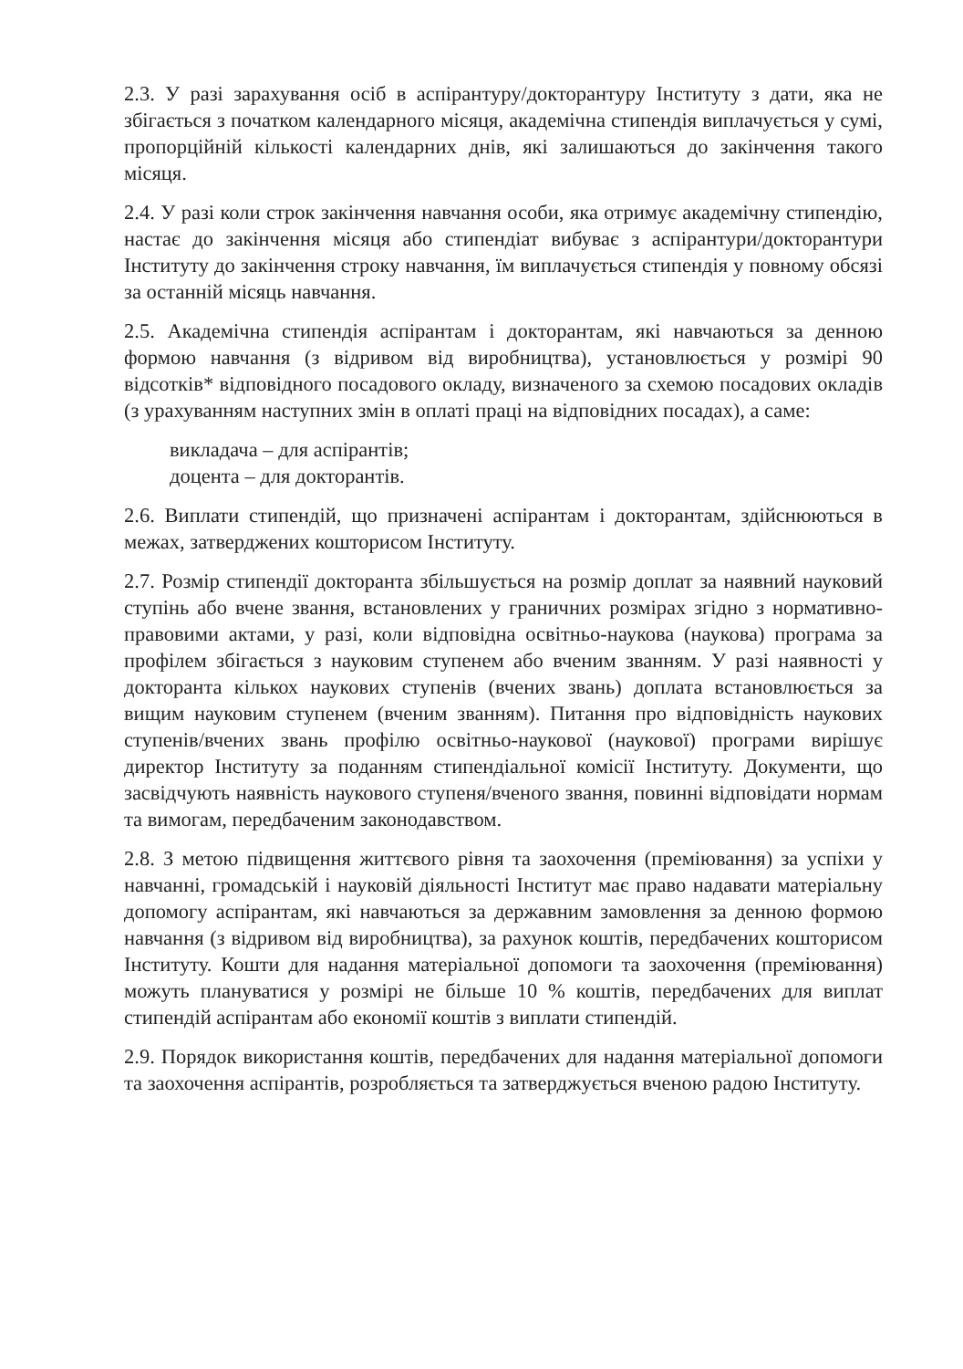2.3. У разі зарахування осіб в аспірантуру/докторантуру Інституту з дати, яка не збігається з початком календарного місяця, академічна стипендія виплачується у сумі, пропорційній кількості календарних днів, які залишаються до закінчення такого місяця.
2.4. У разі коли строк закінчення навчання особи, яка отримує академічну стипендію, настає до закінчення місяця або стипендіат вибуває з аспірантури/докторантури Інституту до закінчення строку навчання, їм виплачується стипендія у повному обсязі за останній місяць навчання.
2.5. Академічна стипендія аспірантам і докторантам, які навчаються за денною формою навчання (з відривом від виробництва), установлюється у розмірі 90 відсотків* відповідного посадового окладу, визначеного за схемою посадових окладів (з урахуванням наступних змін в оплаті праці на відповідних посадах), а саме:
викладача – для аспірантів;
доцента – для докторантів.
2.6. Виплати стипендій, що призначені аспірантам і докторантам, здійснюються в межах, затверджених кошторисом Інституту.
2.7. Розмір стипендії докторанта збільшується на розмір доплат за наявний науковий ступінь або вчене звання, встановлених у граничних розмірах згідно з нормативно-правовими актами, у разі, коли відповідна освітньо-наукова (наукова) програма за профілем збігається з науковим ступенем або вченим званням. У разі наявності у докторанта кількох наукових ступенів (вчених звань) доплата встановлюється за вищим науковим ступенем (вченим званням). Питання про відповідність наукових ступенів/вчених звань профілю освітньо-наукової (наукової) програми вирішує директор Інституту за поданням стипендіальної комісії Інституту. Документи, що засвідчують наявність наукового ступеня/вченого звання, повинні відповідати нормам та вимогам, передбаченим законодавством.
2.8. З метою підвищення життєвого рівня та заохочення (преміювання) за успіхи у навчанні, громадській і науковій діяльності Інститут має право надавати матеріальну допомогу аспірантам, які навчаються за державним замовлення за денною формою навчання (з відривом від виробництва), за рахунок коштів, передбачених кошторисом Інституту. Кошти для надання матеріальної допомоги та заохочення (преміювання) можуть плануватися у розмірі не більше 10 % коштів, передбачених для виплат стипендій аспірантам або економії коштів з виплати стипендій.
2.9. Порядок використання коштів, передбачених для надання матеріальної допомоги та заохочення аспірантів, розробляється та затверджується вченою радою Інституту.